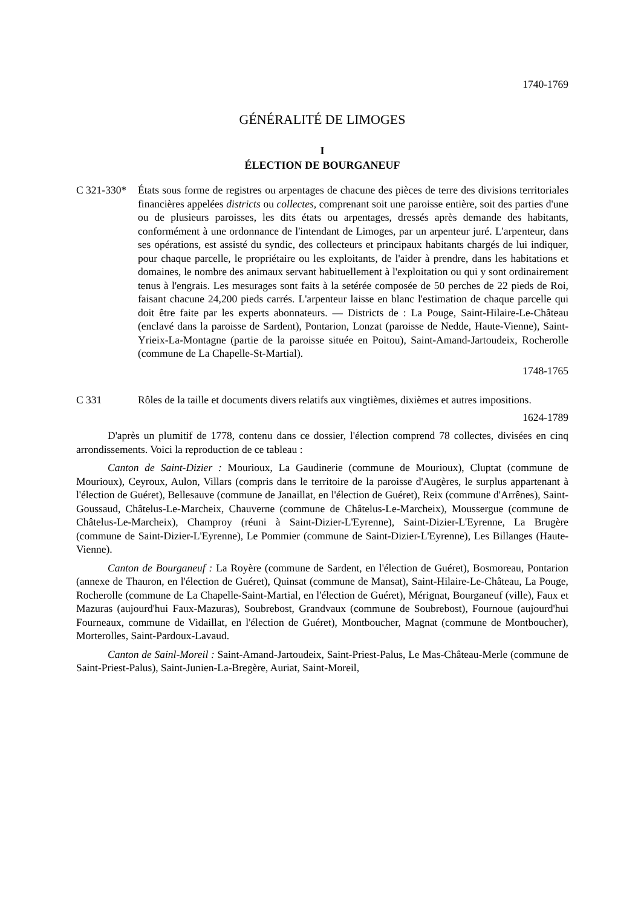1740-1769
GÉNÉRALITÉ DE LIMOGES
I
ÉLECTION DE BOURGANEUF
C 321-330*
États sous forme de registres ou arpentages de chacune des pièces de terre des divisions territoriales financières appelées districts ou collectes, comprenant soit une paroisse entière, soit des parties d'une ou de plusieurs paroisses, les dits états ou arpentages, dressés après demande des habitants, conformément à une ordonnance de l'intendant de Limoges, par un arpenteur juré. L'arpenteur, dans ses opérations, est assisté du syndic, des collecteurs et principaux habitants chargés de lui indiquer, pour chaque parcelle, le propriétaire ou les exploitants, de l'aider à prendre, dans les habitations et domaines, le nombre des animaux servant habituellement à l'exploitation ou qui y sont ordinairement tenus à l'engrais. Les mesurages sont faits à la setérée composée de 50 perches de 22 pieds de Roi, faisant chacune 24,200 pieds carrés. L'arpenteur laisse en blanc l'estimation de chaque parcelle qui doit être faite par les experts abonnateurs. — Districts de : La Pouge, Saint-Hilaire-Le-Château (enclavé dans la paroisse de Sardent), Pontarion, Lonzat (paroisse de Nedde, Haute-Vienne), Saint-Yrieix-La-Montagne (partie de la paroisse située en Poitou), Saint-Amand-Jartoudeix, Rocherolle (commune de La Chapelle-St-Martial).
1748-1765
C 331 Rôles de la taille et documents divers relatifs aux vingtièmes, dixièmes et autres impositions.
1624-1789
D'après un plumitif de 1778, contenu dans ce dossier, l'élection comprend 78 collectes, divisées en cinq arrondissements. Voici la reproduction de ce tableau :
Canton de Saint-Dizier : Mourioux, La Gaudinerie (commune de Mourioux), Cluptat (commune de Mourioux), Ceyroux, Aulon, Villars (compris dans le territoire de la paroisse d'Augères, le surplus appartenant à l'élection de Guéret), Bellesauve (commune de Janaillat, en l'élection de Guéret), Reix (commune d'Arrênes), Saint-Goussaud, Châtelus-Le-Marcheix, Chauverne (commune de Châtelus-Le-Marcheix), Moussergue (commune de Châtelus-Le-Marcheix), Champroy (réuni à Saint-Dizier-L'Eyrenne), Saint-Dizier-L'Eyrenne, La Brugère (commune de Saint-Dizier-L'Eyrenne), Le Pommier (commune de Saint-Dizier-L'Eyrenne), Les Billanges (Haute-Vienne).
Canton de Bourganeuf : La Royère (commune de Sardent, en l'élection de Guéret), Bosmoreau, Pontarion (annexe de Thauron, en l'élection de Guéret), Quinsat (commune de Mansat), Saint-Hilaire-Le-Château, La Pouge, Rocherolle (commune de La Chapelle-Saint-Martial, en l'élection de Guéret), Mérignat, Bourganeuf (ville), Faux et Mazuras (aujourd'hui Faux-Mazuras), Soubrebost, Grandvaux (commune de Soubrebost), Fournoue (aujourd'hui Fourneaux, commune de Vidaillat, en l'élection de Guéret), Montboucher, Magnat (commune de Montboucher), Morterolles, Saint-Pardoux-Lavaud.
Canton de Sainl-Moreil : Saint-Amand-Jartoudeix, Saint-Priest-Palus, Le Mas-Château-Merle (commune de Saint-Priest-Palus), Saint-Junien-La-Bregère, Auriat, Saint-Moreil,